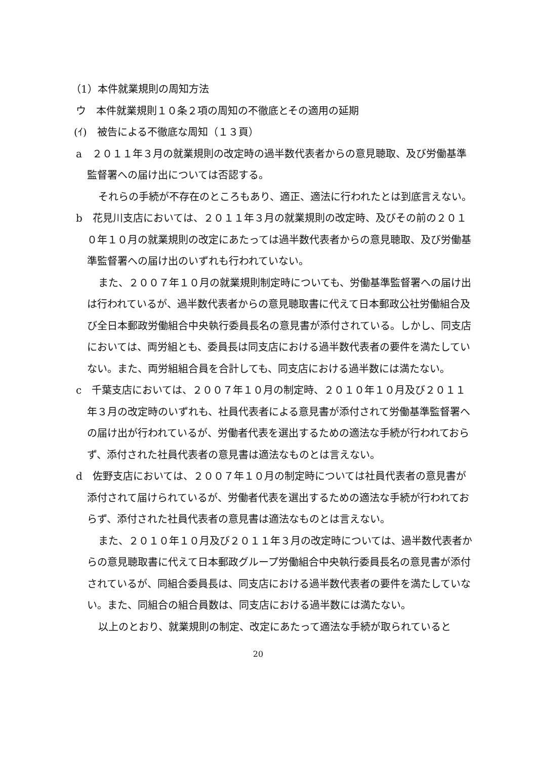（1）本件就業規則の周知方法
ウ　本件就業規則１０条２項の周知の不徹底とその適用の延期
(ｲ)　被告による不徹底な周知（１３頁）
a　２０１１年３月の就業規則の改定時の過半数代表者からの意見聴取、及び労働基準監督署への届け出については否認する。
それらの手続が不存在のところもあり、適正、適法に行われたとは到底言えない。
b　花見川支店においては、２０１１年３月の就業規則の改定時、及びその前の２０１０年１０月の就業規則の改定にあたっては過半数代表者からの意見聴取、及び労働基準監督署への届け出のいずれも行われていない。
また、２００７年１０月の就業規則制定時についても、労働基準監督署への届け出は行われているが、過半数代表者からの意見聴取書に代えて日本郵政公社労働組合及び全日本郵政労働組合中央執行委員長名の意見書が添付されている。しかし、同支店においては、両労組とも、委員長は同支店における過半数代表者の要件を満たしていない。また、両労組組合員を合計しても、同支店における過半数には満たない。
c　千葉支店においては、２００７年１０月の制定時、２０１０年１０月及び２０１１年３月の改定時のいずれも、社員代表者による意見書が添付されて労働基準監督署への届け出が行われているが、労働者代表を選出するための適法な手続が行われておらず、添付された社員代表者の意見書は適法なものとは言えない。
d　佐野支店においては、２００７年１０月の制定時については社員代表者の意見書が添付されて届けられているが、労働者代表を選出するための適法な手続が行われておらず、添付された社員代表者の意見書は適法なものとは言えない。
また、２０１０年１０月及び２０１１年３月の改定時については、過半数代表者からの意見聴取書に代えて日本郵政グループ労働組合中央執行委員長名の意見書が添付されているが、同組合委員長は、同支店における過半数代表者の要件を満たしていない。また、同組合の組合員数は、同支店における過半数には満たない。
以上のとおり、就業規則の制定、改定にあたって適法な手続が取られていると
20